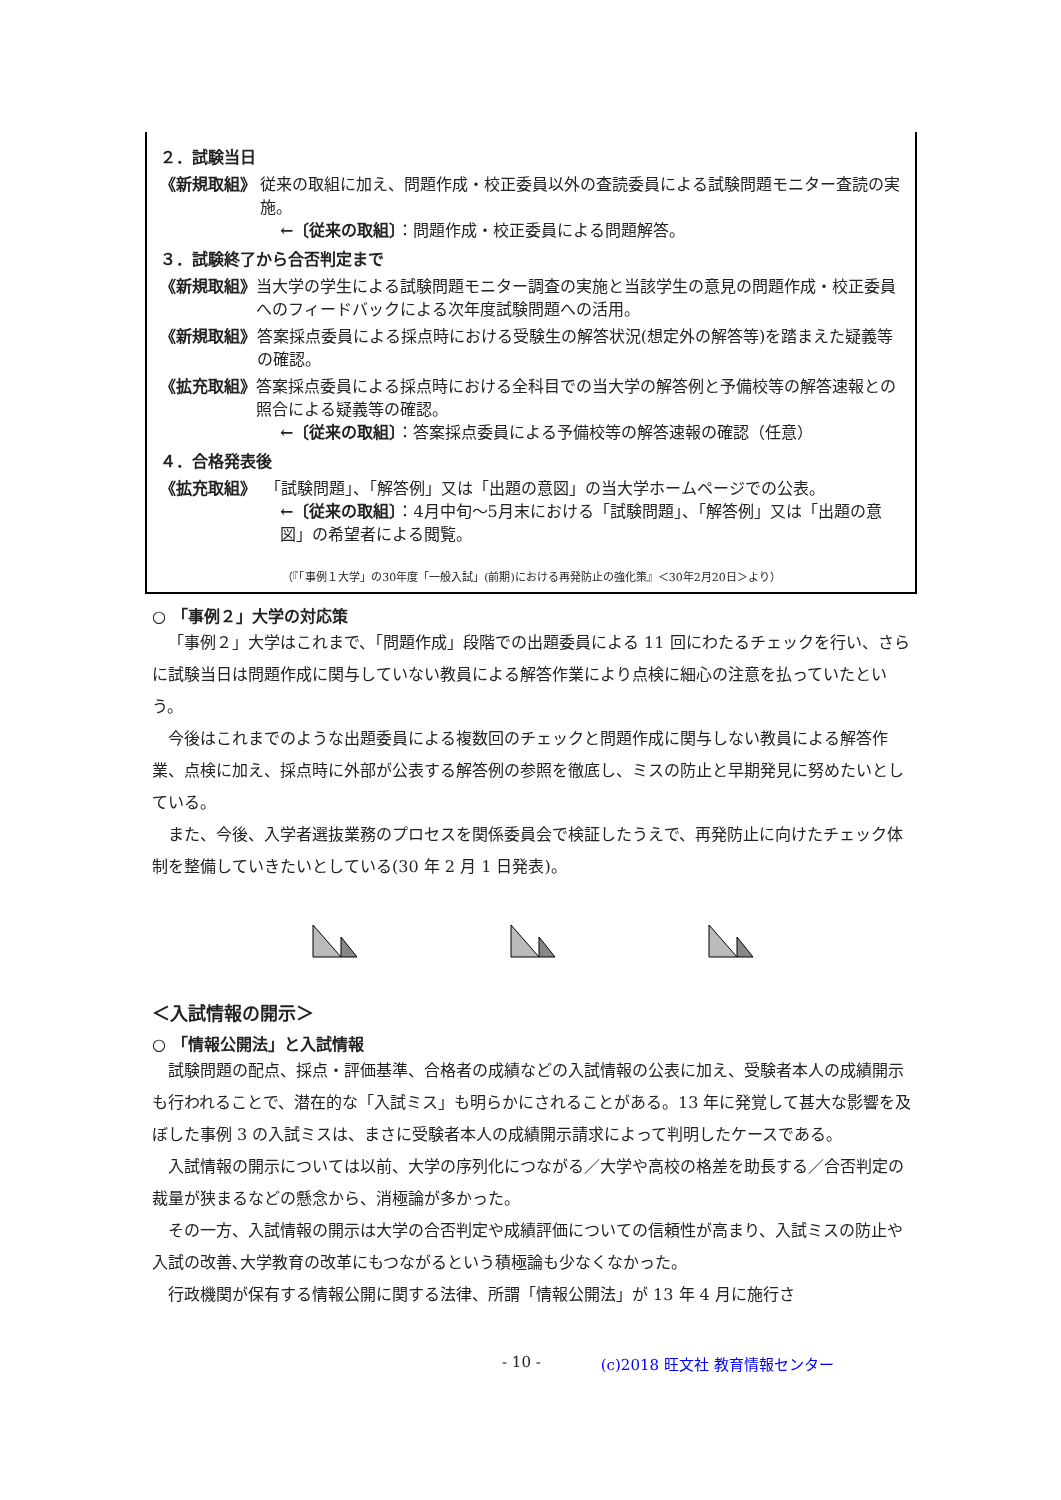２．試験当日
《新規取組》 従来の取組に加え、問題作成・校正委員以外の査読委員による試験問題モニター査読の実施。
←〔従来の取組〕：問題作成・校正委員による問題解答。
３．試験終了から合否判定まで
《新規取組》 当大学の学生による試験問題モニター調査の実施と当該学生の意見の問題作成・校正委員へのフィードバックによる次年度試験問題への活用。
《新規取組》 答案採点委員による採点時における受験生の解答状況(想定外の解答等)を踏まえた疑義等の確認。
《拡充取組》 答案採点委員による採点時における全科目での当大学の解答例と予備校等の解答速報との照合による疑義等の確認。
←〔従来の取組〕：答案採点委員による予備校等の解答速報の確認（任意）
４．合格発表後
《拡充取組》 「試験問題」、「解答例」又は「出題の意図」の当大学ホームページでの公表。
←〔従来の取組〕：4月中旬～5月末における「試験問題」、「解答例」又は「出題の意図」の希望者による閲覧。
（『「事例１大学」の30年度「一般入試」(前期)における再発防止の強化策』＜30年2月20日＞より）
○ 「事例２」大学の対応策
「事例２」大学はこれまで、「問題作成」段階での出題委員による 11 回にわたるチェックを行い、さらに試験当日は問題作成に関与していない教員による解答作業により点検に細心の注意を払っていたという。
今後はこれまでのような出題委員による複数回のチェックと問題作成に関与しない教員による解答作業、点検に加え、採点時に外部が公表する解答例の参照を徹底し、ミスの防止と早期発見に努めたいとしている。
また、今後、入学者選抜業務のプロセスを関係委員会で検証したうえで、再発防止に向けたチェック体制を整備していきたいとしている(30 年 2 月 1 日発表)。
＜入試情報の開示＞
○ 「情報公開法」と入試情報
試験問題の配点、採点・評価基準、合格者の成績などの入試情報の公表に加え、受験者本人の成績開示も行われることで、潜在的な「入試ミス」も明らかにされることがある。13 年に発覚して甚大な影響を及ぼした事例 3 の入試ミスは、まさに受験者本人の成績開示請求によって判明したケースである。
入試情報の開示については以前、大学の序列化につながる／大学や高校の格差を助長する／合否判定の裁量が狭まるなどの懸念から、消極論が多かった。
その一方、入試情報の開示は大学の合否判定や成績評価についての信頼性が高まり、入試ミスの防止や入試の改善､大学教育の改革にもつながるという積極論も少なくなかった。
行政機関が保有する情報公開に関する法律、所謂「情報公開法」が 13 年 4 月に施行さ
- 10 - (c)2018 旺文社 教育情報センター